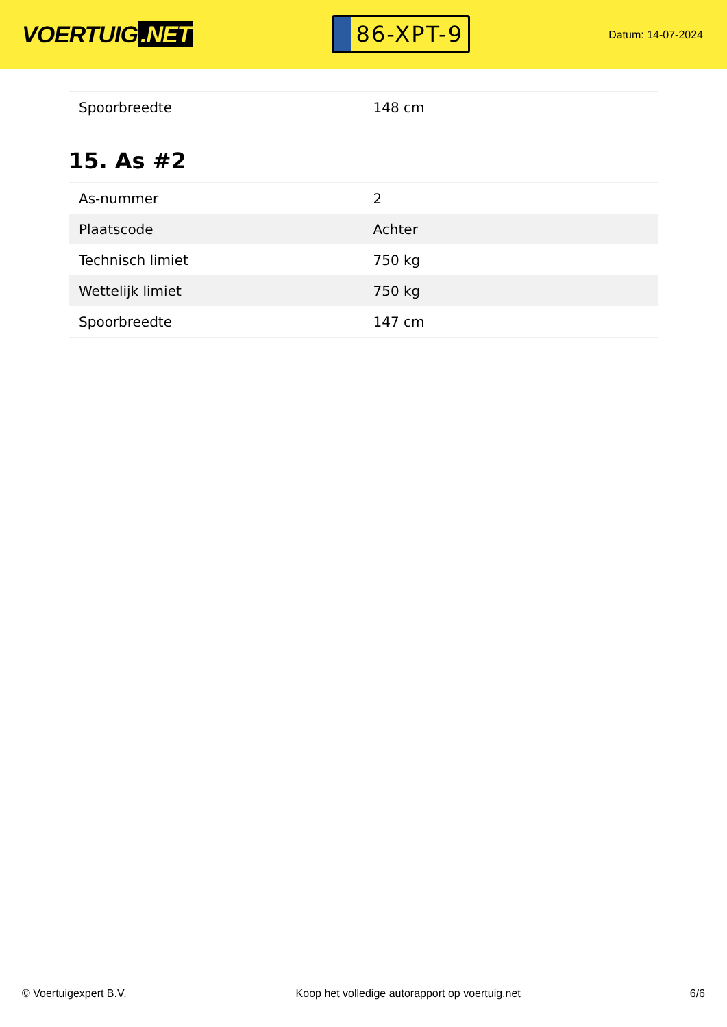VOERTUIG.NET
86-XPT-9
Datum: 14-07-2024
| Spoorbreedte | 148 cm |
15. As #2
| As-nummer | 2 |
| Plaatscode | Achter |
| Technisch limiet | 750 kg |
| Wettelijk limiet | 750 kg |
| Spoorbreedte | 147 cm |
© Voertuigexpert B.V. Koop het volledige autorapport op voertuig.net 6/6